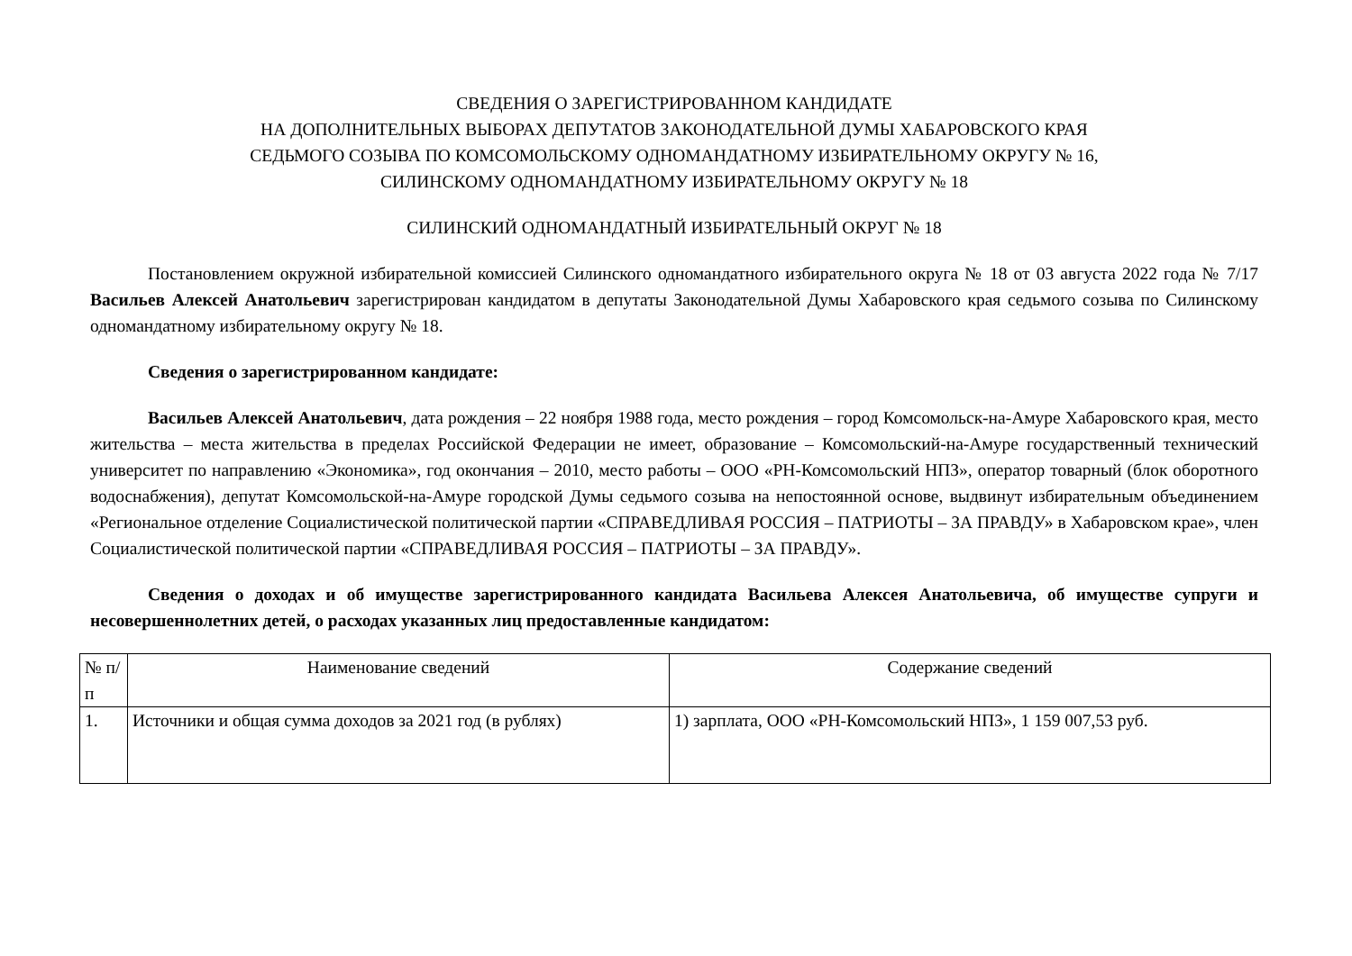СВЕДЕНИЯ О ЗАРЕГИСТРИРОВАННОМ КАНДИДАТЕ
НА ДОПОЛНИТЕЛЬНЫХ ВЫБОРАХ ДЕПУТАТОВ ЗАКОНОДАТЕЛЬНОЙ ДУМЫ ХАБАРОВСКОГО КРАЯ
СЕДЬМОГО СОЗЫВА ПО КОМСОМОЛЬСКОМУ ОДНОМАНДАТНОМУ ИЗБИРАТЕЛЬНОМУ ОКРУГУ № 16,
СИЛИНСКОМУ ОДНОМАНДАТНОМУ ИЗБИРАТЕЛЬНОМУ ОКРУГУ № 18
СИЛИНСКИЙ ОДНОМАНДАТНЫЙ ИЗБИРАТЕЛЬНЫЙ ОКРУГ № 18
Постановлением окружной избирательной комиссией Силинского одномандатного избирательного округа № 18 от 03 августа 2022 года № 7/17 Васильев Алексей Анатольевич зарегистрирован кандидатом в депутаты Законодательной Думы Хабаровского края седьмого созыва по Силинскому одномандатному избирательному округу № 18.
Сведения о зарегистрированном кандидате:
Васильев Алексей Анатольевич, дата рождения – 22 ноября 1988 года, место рождения – город Комсомольск-на-Амуре Хабаровского края, место жительства – места жительства в пределах Российской Федерации не имеет, образование – Комсомольский-на-Амуре государственный технический университет по направлению «Экономика», год окончания – 2010, место работы – ООО «РН-Комсомольский НПЗ», оператор товарный (блок оборотного водоснабжения), депутат Комсомольской-на-Амуре городской Думы седьмого созыва на непостоянной основе, выдвинут избирательным объединением «Региональное отделение Социалистической политической партии «СПРАВЕДЛИВАЯ РОССИЯ – ПАТРИОТЫ – ЗА ПРАВДУ» в Хабаровском крае», член Социалистической политической партии «СПРАВЕДЛИВАЯ РОССИЯ – ПАТРИОТЫ – ЗА ПРАВДУ».
Сведения о доходах и об имуществе зарегистрированного кандидата Васильева Алексея Анатольевича, об имуществе супруги и несовершеннолетних детей, о расходах указанных лиц предоставленные кандидатом:
| № п/п | Наименование сведений | Содержание сведений |
| --- | --- | --- |
| 1. | Источники и общая сумма доходов за 2021 год (в рублях) | 1) зарплата, ООО «РН-Комсомольский НПЗ», 1 159 007,53 руб. |